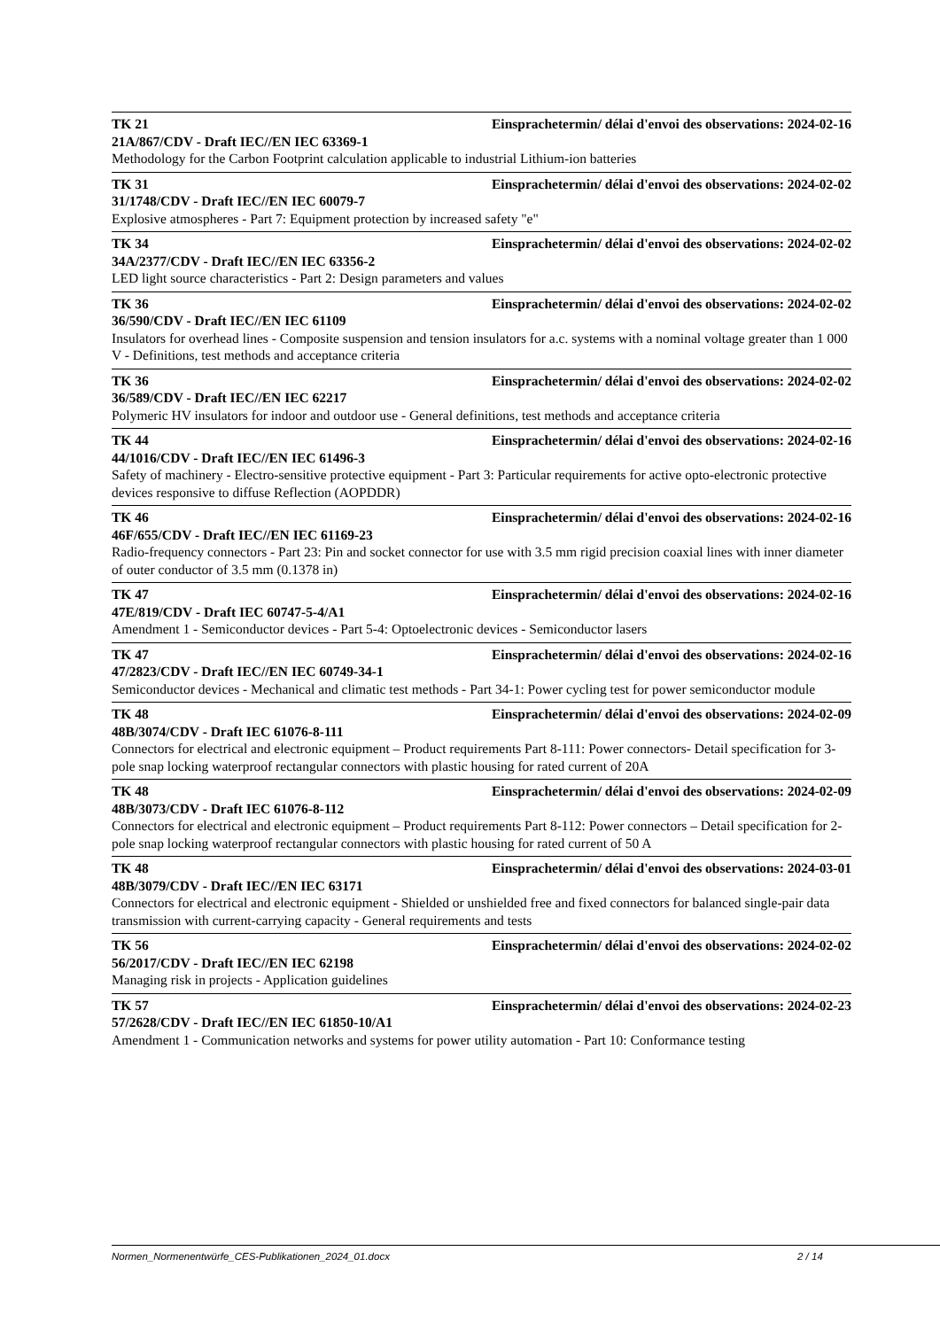TK 21 Einsprachetermin/ délai d'envoi des observations: 2024-02-16
21A/867/CDV - Draft IEC//EN IEC 63369-1
Methodology for the Carbon Footprint calculation applicable to industrial Lithium-ion batteries
TK 31 Einsprachetermin/ délai d'envoi des observations: 2024-02-02
31/1748/CDV - Draft IEC//EN IEC 60079-7
Explosive atmospheres - Part 7: Equipment protection by increased safety "e"
TK 34 Einsprachetermin/ délai d'envoi des observations: 2024-02-02
34A/2377/CDV - Draft IEC//EN IEC 63356-2
LED light source characteristics - Part 2: Design parameters and values
TK 36 Einsprachetermin/ délai d'envoi des observations: 2024-02-02
36/590/CDV - Draft IEC//EN IEC 61109
Insulators for overhead lines - Composite suspension and tension insulators for a.c. systems with a nominal voltage greater than 1 000 V - Definitions, test methods and acceptance criteria
TK 36 Einsprachetermin/ délai d'envoi des observations: 2024-02-02
36/589/CDV - Draft IEC//EN IEC 62217
Polymeric HV insulators for indoor and outdoor use - General definitions, test methods and acceptance criteria
TK 44 Einsprachetermin/ délai d'envoi des observations: 2024-02-16
44/1016/CDV - Draft IEC//EN IEC 61496-3
Safety of machinery - Electro-sensitive protective equipment - Part 3: Particular requirements for active opto-electronic protective devices responsive to diffuse Reflection (AOPDDR)
TK 46 Einsprachetermin/ délai d'envoi des observations: 2024-02-16
46F/655/CDV - Draft IEC//EN IEC 61169-23
Radio-frequency connectors - Part 23: Pin and socket connector for use with 3.5 mm rigid precision coaxial lines with inner diameter of outer conductor of 3.5 mm (0.1378 in)
TK 47 Einsprachetermin/ délai d'envoi des observations: 2024-02-16
47E/819/CDV - Draft IEC 60747-5-4/A1
Amendment 1 - Semiconductor devices - Part 5-4: Optoelectronic devices - Semiconductor lasers
TK 47 Einsprachetermin/ délai d'envoi des observations: 2024-02-16
47/2823/CDV - Draft IEC//EN IEC 60749-34-1
Semiconductor devices - Mechanical and climatic test methods - Part 34-1: Power cycling test for power semiconductor module
TK 48 Einsprachetermin/ délai d'envoi des observations: 2024-02-09
48B/3074/CDV - Draft IEC 61076-8-111
Connectors for electrical and electronic equipment – Product requirements Part 8-111: Power connectors- Detail specification for 3-pole snap locking waterproof rectangular connectors with plastic housing for rated current of 20A
TK 48 Einsprachetermin/ délai d'envoi des observations: 2024-02-09
48B/3073/CDV - Draft IEC 61076-8-112
Connectors for electrical and electronic equipment – Product requirements Part 8-112: Power connectors – Detail specification for 2-pole snap locking waterproof rectangular connectors with plastic housing for rated current of 50 A
TK 48 Einsprachetermin/ délai d'envoi des observations: 2024-03-01
48B/3079/CDV - Draft IEC//EN IEC 63171
Connectors for electrical and electronic equipment - Shielded or unshielded free and fixed connectors for balanced single-pair data transmission with current-carrying capacity - General requirements and tests
TK 56 Einsprachetermin/ délai d'envoi des observations: 2024-02-02
56/2017/CDV - Draft IEC//EN IEC 62198
Managing risk in projects - Application guidelines
TK 57 Einsprachetermin/ délai d'envoi des observations: 2024-02-23
57/2628/CDV - Draft IEC//EN IEC 61850-10/A1
Amendment 1 - Communication networks and systems for power utility automation - Part 10: Conformance testing
Normen_Normenentwürfe_CES-Publikationen_2024_01.docx 2 / 14